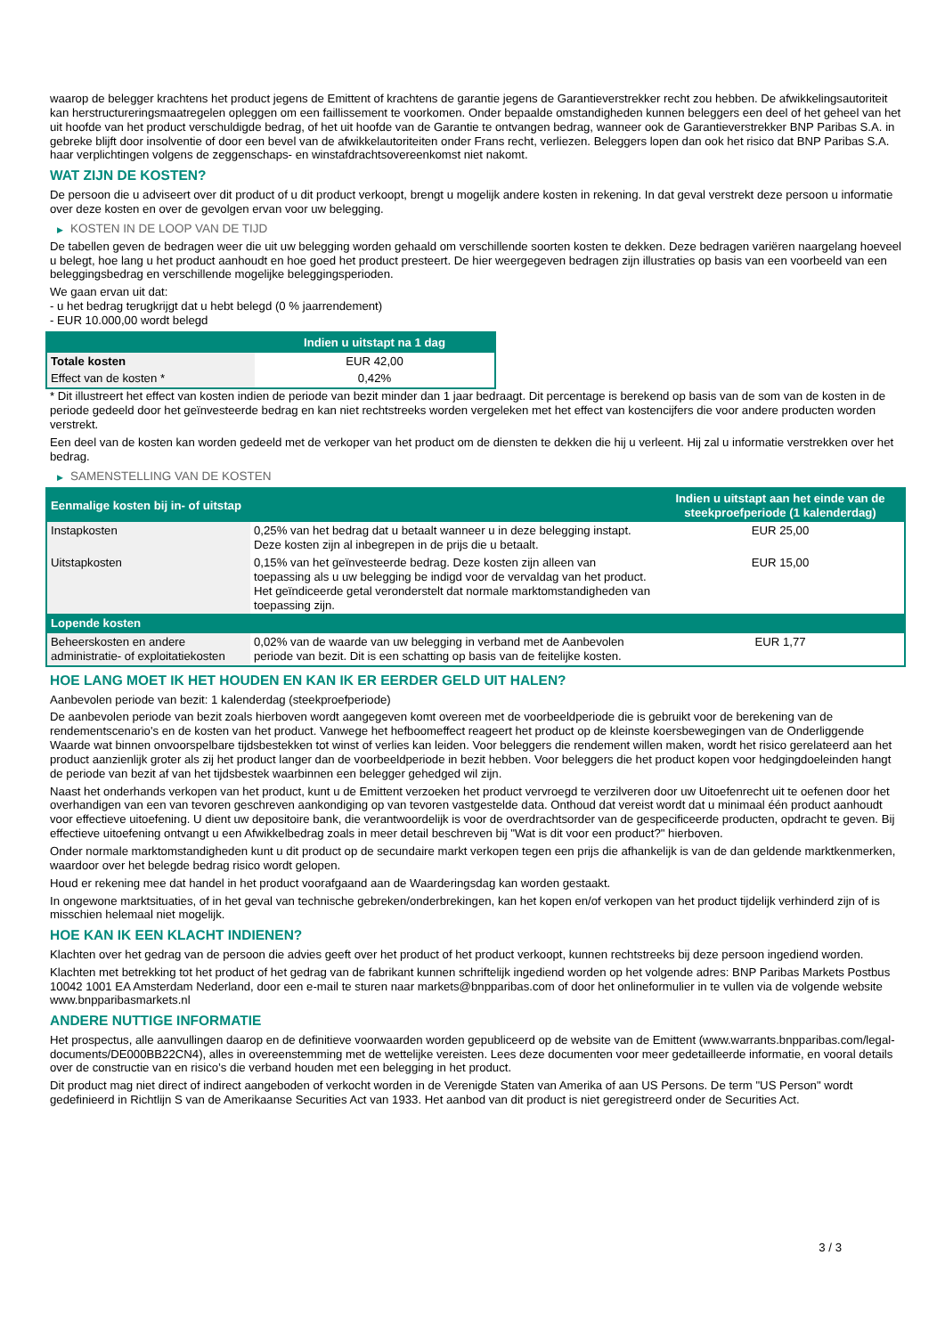waarop de belegger krachtens het product jegens de Emittent of krachtens de garantie jegens de Garantieverstrekker recht zou hebben. De afwikkelingsautoriteit kan herstructureringsmaatregelen opleggen om een faillissement te voorkomen. Onder bepaalde omstandigheden kunnen beleggers een deel of het geheel van het uit hoofde van het product verschuldigde bedrag, of het uit hoofde van de Garantie te ontvangen bedrag, wanneer ook de Garantieverstrekker BNP Paribas S.A. in gebreke blijft door insolventie of door een bevel van de afwikkelautoriteiten onder Frans recht, verliezen. Beleggers lopen dan ook het risico dat BNP Paribas S.A. haar verplichtingen volgens de zeggenschaps- en winstafdrachtsovereenkomst niet nakomt.
WAT ZIJN DE KOSTEN?
De persoon die u adviseert over dit product of u dit product verkoopt, brengt u mogelijk andere kosten in rekening. In dat geval verstrekt deze persoon u informatie over deze kosten en over de gevolgen ervan voor uw belegging.
▶ KOSTEN IN DE LOOP VAN DE TIJD
De tabellen geven de bedragen weer die uit uw belegging worden gehaald om verschillende soorten kosten te dekken. Deze bedragen variëren naargelang hoeveel u belegt, hoe lang u het product aanhoudt en hoe goed het product presteert. De hier weergegeven bedragen zijn illustraties op basis van een voorbeeld van een beleggingsbedrag en verschillende mogelijke beleggingsperioden.
We gaan ervan uit dat:
- u het bedrag terugkrijgt dat u hebt belegd (0 % jaarrendement)
- EUR 10.000,00 wordt belegd
| | Indien u uitstapt na 1 dag |
| --- | --- |
| Totale kosten | EUR 42,00 |
| Effect van de kosten * | 0,42% |
* Dit illustreert het effect van kosten indien de periode van bezit minder dan 1 jaar bedraagt. Dit percentage is berekend op basis van de som van de kosten in de periode gedeeld door het geïnvesteerde bedrag en kan niet rechtstreeks worden vergeleken met het effect van kostencijfers die voor andere producten worden verstrekt.
Een deel van de kosten kan worden gedeeld met de verkoper van het product om de diensten te dekken die hij u verleent. Hij zal u informatie verstrekken over het bedrag.
▶ SAMENSTELLING VAN DE KOSTEN
| Eenmalige kosten bij in- of uitstap | | Indien u uitstapt aan het einde van de steekproefperiode (1 kalenderdag) |
| --- | --- | --- |
| Instapkosten | 0,25% van het bedrag dat u betaalt wanneer u in deze belegging instapt. Deze kosten zijn al inbegrepen in de prijs die u betaalt. | EUR 25,00 |
| Uitstapkosten | 0,15% van het geïnvesteerde bedrag. Deze kosten zijn alleen van toepassing als u uw belegging be indigd voor de vervaldag van het product. Het geïndiceerde getal veronderstelt dat normale marktomstandigheden van toepassing zijn. | EUR 15,00 |
| Lopende kosten | | |
| Beheerskosten en andere administratie- of exploitatiekosten | 0,02% van de waarde van uw belegging in verband met de Aanbevolen periode van bezit. Dit is een schatting op basis van de feitelijke kosten. | EUR 1,77 |
HOE LANG MOET IK HET HOUDEN EN KAN IK ER EERDER GELD UIT HALEN?
Aanbevolen periode van bezit: 1 kalenderdag (steekproefperiode)
De aanbevolen periode van bezit zoals hierboven wordt aangegeven komt overeen met de voorbeeldperiode die is gebruikt voor de berekening van de rendementscenario's en de kosten van het product. Vanwege het hefboomeffect reageert het product op de kleinste koersbewegingen van de Onderliggende Waarde wat binnen onvoorspelbare tijdsbestekken tot winst of verlies kan leiden. Voor beleggers die rendement willen maken, wordt het risico gerelateerd aan het product aanzienlijk groter als zij het product langer dan de voorbeeldperiode in bezit hebben. Voor beleggers die het product kopen voor hedgingdoeleinden hangt de periode van bezit af van het tijdsbestek waarbinnen een belegger gehedged wil zijn.
Naast het onderhands verkopen van het product, kunt u de Emittent verzoeken het product vervroegd te verzilveren door uw Uitoefenrecht uit te oefenen door het overhandigen van een van tevoren geschreven aankondiging op van tevoren vastgestelde data. Onthoud dat vereist wordt dat u minimaal één product aanhoudt voor effectieve uitoefening. U dient uw depositoire bank, die verantwoordelijk is voor de overdrachtsorder van de gespecificeerde producten, opdracht te geven. Bij effectieve uitoefening ontvangt u een Afwikkelbedrag zoals in meer detail beschreven bij "Wat is dit voor een product?" hierboven.
Onder normale marktomstandigheden kunt u dit product op de secundaire markt verkopen tegen een prijs die afhankelijk is van de dan geldende marktkenmerken, waardoor over het belegde bedrag risico wordt gelopen.
Houd er rekening mee dat handel in het product voorafgaand aan de Waarderingsdag kan worden gestaakt.
In ongewone marktsituaties, of in het geval van technische gebreken/onderbrekingen, kan het kopen en/of verkopen van het product tijdelijk verhinderd zijn of is misschien helemaal niet mogelijk.
HOE KAN IK EEN KLACHT INDIENEN?
Klachten over het gedrag van de persoon die advies geeft over het product of het product verkoopt, kunnen rechtstreeks bij deze persoon ingediend worden.
Klachten met betrekking tot het product of het gedrag van de fabrikant kunnen schriftelijk ingediend worden op het volgende adres: BNP Paribas Markets Postbus 10042 1001 EA Amsterdam Nederland, door een e-mail te sturen naar markets@bnpparibas.com of door het onlineformulier in te vullen via de volgende website www.bnpparibasmarkets.nl
ANDERE NUTTIGE INFORMATIE
Het prospectus, alle aanvullingen daarop en de definitieve voorwaarden worden gepubliceerd op de website van de Emittent (www.warrants.bnpparibas.com/legal-documents/DE000BB22CN4), alles in overeenstemming met de wettelijke vereisten. Lees deze documenten voor meer gedetailleerde informatie, en vooral details over de constructie van en risico’s die verband houden met een belegging in het product.
Dit product mag niet direct of indirect aangeboden of verkocht worden in de Verenigde Staten van Amerika of aan US Persons. De term "US Person" wordt gedefinieerd in Richtlijn S van de Amerikaanse Securities Act van 1933. Het aanbod van dit product is niet geregistreerd onder de Securities Act.
3 / 3